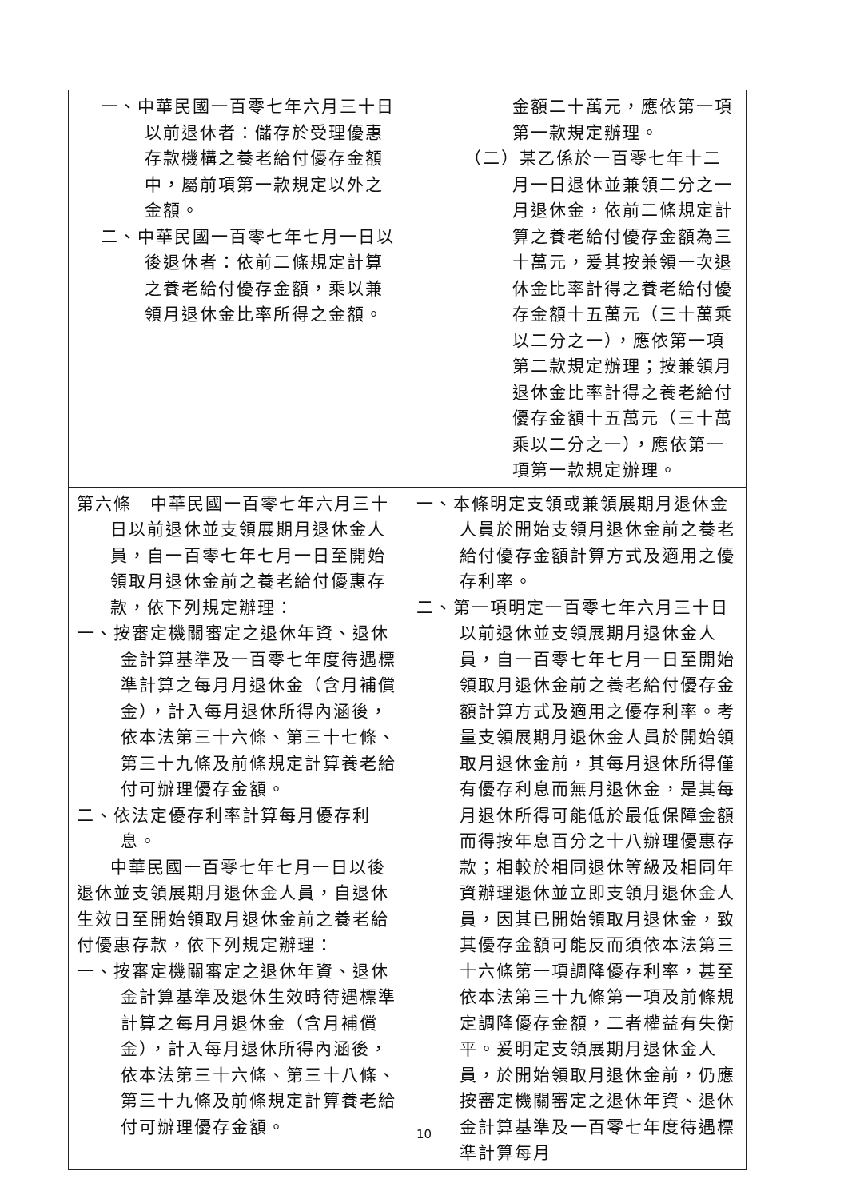| 一、中華民國一百零七年六月三十日以前退休者：儲存於受理優惠存款機構之養老給付優存金額中，屬前項第一款規定以外之金額。 二、中華民國一百零七年七月一日以後退休者：依前二條規定計算之養老給付優存金額，乘以兼領月退休金比率所得之金額。 | 金額二十萬元，應依第一項第一款規定辦理。 （二）某乙係於一百零七年十二月一日退休並兼領二分之一月退休金，依前二條規定計算之養老給付優存金額為三十萬元，爰其按兼領一次退休金比率計得之養老給付優存金額十五萬元（三十萬乘以二分之一），應依第一項第二款規定辦理；按兼領月退休金比率計得之養老給付優存金額十五萬元（三十萬乘以二分之一），應依第一項第一款規定辦理。 |
| 第六條 中華民國一百零七年六月三十日以前退休並支領展期月退休金人員，自一百零七年七月一日至開始領取月退休金前之養老給付優惠存款，依下列規定辦理： 一、按審定機關審定之退休年資、退休金計算基準及一百零七年度待遇標準計算之每月月退休金（含月補償金），計入每月退休所得內涵後，依本法第三十六條、第三十七條、第三十九條及前條規定計算養老給付可辦理優存金額。 二、依法定優存利率計算每月優存利息。 中華民國一百零七年七月一日以後退休並支領展期月退休金人員，自退休生效日至開始領取月退休金前之養老給付優惠存款，依下列規定辦理： 一、按審定機關審定之退休年資、退休金計算基準及退休生效時待遇標準計算之每月月退休金（含月補償金），計入每月退休所得內涵後，依本法第三十六條、第三十八條、第三十九條及前條規定計算養老給付可辦理優存金額。 | 一、本條明定支領或兼領展期月退休金人員於開始支領月退休金前之養老給付優存金額計算方式及適用之優存利率。 二、第一項明定一百零七年六月三十日以前退休並支領展期月退休金人員，自一百零七年七月一日至開始領取月退休金前之養老給付優存金額計算方式及適用之優存利率。考量支領展期月退休金人員於開始領取月退休金前，其每月退休所得僅有優存利息而無月退休金，是其每月退休所得可能低於最低保障金額而得按年息百分之十八辦理優惠存款；相較於相同退休等級及相同年資辦理退休並立即支領月退休金人員，因其已開始領取月退休金，致其優存金額可能反而須依本法第三十六條第一項調降優存利率，甚至依本法第三十九條第一項及前條規定調降優存金額，二者權益有失衡平。爰明定支領展期月退休金人員，於開始領取月退休金前，仍應按審定機關審定之退休年資、退休金計算基準及一百零七年度待遇標準計算每月 |
10